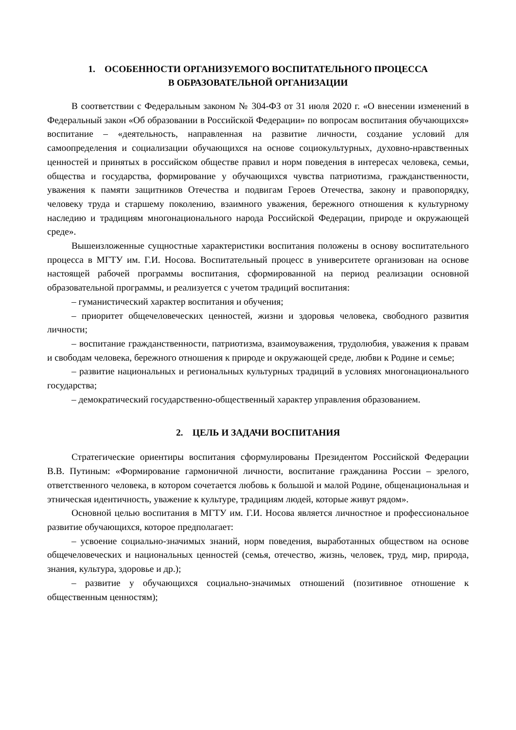1. ОСОБЕННОСТИ ОРГАНИЗУЕМОГО ВОСПИТАТЕЛЬНОГО ПРОЦЕССА
В ОБРАЗОВАТЕЛЬНОЙ ОРГАНИЗАЦИИ
В соответствии с Федеральным законом № 304-ФЗ от 31 июля 2020 г. «О внесении изменений в Федеральный закон «Об образовании в Российской Федерации» по вопросам воспитания обучающихся» воспитание – «деятельность, направленная на развитие личности, создание условий для самоопределения и социализации обучающихся на основе социокультурных, духовно-нравственных ценностей и принятых в российском обществе правил и норм поведения в интересах человека, семьи, общества и государства, формирование у обучающихся чувства патриотизма, гражданственности, уважения к памяти защитников Отечества и подвигам Героев Отечества, закону и правопорядку, человеку труда и старшему поколению, взаимного уважения, бережного отношения к культурному наследию и традициям многонационального народа Российской Федерации, природе и окружающей среде».
Вышеизложенные сущностные характеристики воспитания положены в основу воспитательного процесса в МГТУ им. Г.И. Носова. Воспитательный процесс в университете организован на основе настоящей рабочей программы воспитания, сформированной на период реализации основной образовательной программы, и реализуется с учетом традиций воспитания:
– гуманистический характер воспитания и обучения;
– приоритет общечеловеческих ценностей, жизни и здоровья человека, свободного развития личности;
– воспитание гражданственности, патриотизма, взаимоуважения, трудолюбия, уважения к правам и свободам человека, бережного отношения к природе и окружающей среде, любви к Родине и семье;
– развитие национальных и региональных культурных традиций в условиях многонационального государства;
– демократический государственно-общественный характер управления образованием.
2. ЦЕЛЬ И ЗАДАЧИ ВОСПИТАНИЯ
Стратегические ориентиры воспитания сформулированы Президентом Российской Федерации В.В. Путиным: «Формирование гармоничной личности, воспитание гражданина России – зрелого, ответственного человека, в котором сочетается любовь к большой и малой Родине, общенациональная и этническая идентичность, уважение к культуре, традициям людей, которые живут рядом».
Основной целью воспитания в МГТУ им. Г.И. Носова является личностное и профессиональное развитие обучающихся, которое предполагает:
– усвоение социально-значимых знаний, норм поведения, выработанных обществом на основе общечеловеческих и национальных ценностей (семья, отечество, жизнь, человек, труд, мир, природа, знания, культура, здоровье и др.);
– развитие у обучающихся социально-значимых отношений (позитивное отношение к общественным ценностям);